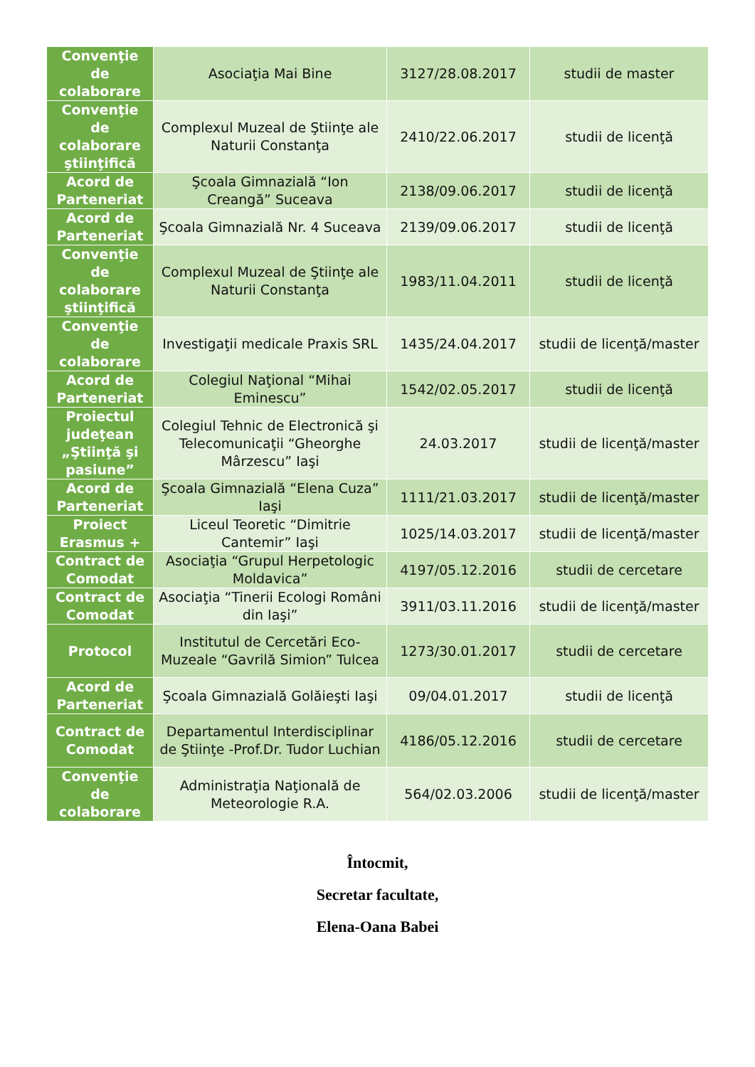| Convenţie de colaborare | Asociaţia Mai Bine | 3127/28.08.2017 | studii de master |
| Convenţie de colaborare ştiinţifică | Complexul Muzeal de Ştiinţe ale Naturii Constanţa | 2410/22.06.2017 | studii de licenţă |
| Acord de Parteneriat | Şcoala Gimnazială “Ion Creangă” Suceava | 2138/09.06.2017 | studii de licenţă |
| Acord de Parteneriat | Şcoala Gimnazială Nr. 4 Suceava | 2139/09.06.2017 | studii de licenţă |
| Convenţie de colaborare ştiinţifică | Complexul Muzeal de Ştiinţe ale Naturii Constanţa | 1983/11.04.2011 | studii de licenţă |
| Convenţie de colaborare | Investigaţii medicale Praxis SRL | 1435/24.04.2017 | studii de licenţă/master |
| Acord de Parteneriat | Colegiul Naţional “Mihai Eminescu” | 1542/02.05.2017 | studii de licenţă |
| Proiectul judeţean „Ştiinţă şi pasiune” | Colegiul Tehnic de Electronică şi Telecomunicaţii “Gheorghe Mârzescu” Iaşi | 24.03.2017 | studii de licenţă/master |
| Acord de Parteneriat | Şcoala Gimnazială “Elena Cuza” Iaşi | 1111/21.03.2017 | studii de licenţă/master |
| Proiect Erasmus + | Liceul Teoretic “Dimitrie Cantemir” Iaşi | 1025/14.03.2017 | studii de licenţă/master |
| Contract de Comodat | Asociaţia “Grupul Herpetologic Moldavica” | 4197/05.12.2016 | studii de cercetare |
| Contract de Comodat | Asociaţia “Tinerii Ecologi Români din Iaşi” | 3911/03.11.2016 | studii de licenţă/master |
| Protocol | Institutul de Cercetări Eco-Muzeale “Gavrilă Simion” Tulcea | 1273/30.01.2017 | studii de cercetare |
| Acord de Parteneriat | Şcoala Gimnazială Golăieşti Iaşi | 09/04.01.2017 | studii de licenţă |
| Contract de Comodat | Departamentul Interdisciplinar de Ştiinţe -Prof.Dr. Tudor Luchian | 4186/05.12.2016 | studii de cercetare |
| Convenţie de colaborare | Administraţia Naţională de Meteorologie R.A. | 564/02.03.2006 | studii de licenţă/master |
Întocmit,
Secretar facultate,
Elena-Oana Babei